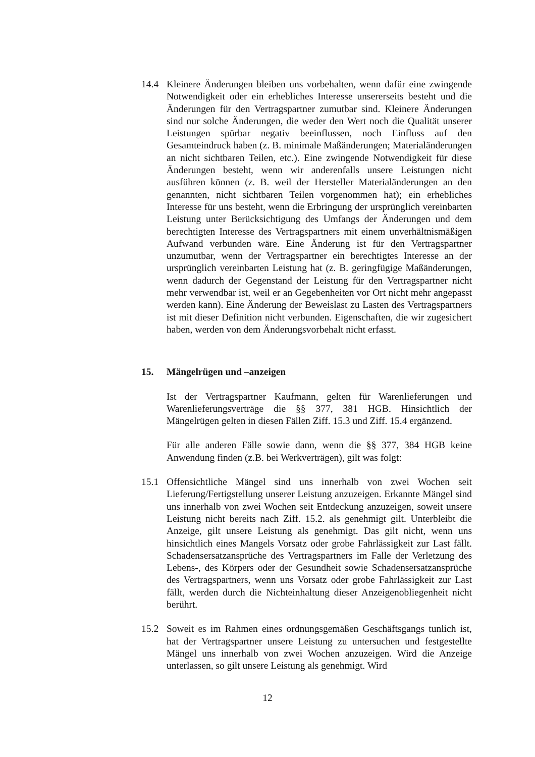14.4 Kleinere Änderungen bleiben uns vorbehalten, wenn dafür eine zwingende Notwendigkeit oder ein erhebliches Interesse unsererseits besteht und die Änderungen für den Vertragspartner zumutbar sind. Kleinere Änderungen sind nur solche Änderungen, die weder den Wert noch die Qualität unserer Leistungen spürbar negativ beeinflussen, noch Einfluss auf den Gesamteindruck haben (z. B. minimale Maßänderungen; Materialänderungen an nicht sichtbaren Teilen, etc.). Eine zwingende Notwendigkeit für diese Änderungen besteht, wenn wir anderenfalls unsere Leistungen nicht ausführen können (z. B. weil der Hersteller Materialänderungen an den genannten, nicht sichtbaren Teilen vorgenommen hat); ein erhebliches Interesse für uns besteht, wenn die Erbringung der ursprünglich vereinbarten Leistung unter Berücksichtigung des Umfangs der Änderungen und dem berechtigten Interesse des Vertragspartners mit einem unverhältnismäßigen Aufwand verbunden wäre. Eine Änderung ist für den Vertragspartner unzumutbar, wenn der Vertragspartner ein berechtigtes Interesse an der ursprünglich vereinbarten Leistung hat (z. B. geringfügige Maßänderungen, wenn dadurch der Gegenstand der Leistung für den Vertragspartner nicht mehr verwendbar ist, weil er an Gegebenheiten vor Ort nicht mehr angepasst werden kann). Eine Änderung der Beweislast zu Lasten des Vertragspartners ist mit dieser Definition nicht verbunden. Eigenschaften, die wir zugesichert haben, werden von dem Änderungsvorbehalt nicht erfasst.
15. Mängelrügen und –anzeigen
Ist der Vertragspartner Kaufmann, gelten für Warenlieferungen und Warenlieferungsverträge die §§ 377, 381 HGB. Hinsichtlich der Mängelrügen gelten in diesen Fällen Ziff. 15.3 und Ziff. 15.4 ergänzend.
Für alle anderen Fälle sowie dann, wenn die §§ 377, 384 HGB keine Anwendung finden (z.B. bei Werkverträgen), gilt was folgt:
15.1 Offensichtliche Mängel sind uns innerhalb von zwei Wochen seit Lieferung/Fertigstellung unserer Leistung anzuzeigen. Erkannte Mängel sind uns innerhalb von zwei Wochen seit Entdeckung anzuzeigen, soweit unsere Leistung nicht bereits nach Ziff. 15.2. als genehmigt gilt. Unterbleibt die Anzeige, gilt unsere Leistung als genehmigt. Das gilt nicht, wenn uns hinsichtlich eines Mangels Vorsatz oder grobe Fahrlässigkeit zur Last fällt. Schadensersatzansprüche des Vertragspartners im Falle der Verletzung des Lebens-, des Körpers oder der Gesundheit sowie Schadensersatzansprüche des Vertragspartners, wenn uns Vorsatz oder grobe Fahrlässigkeit zur Last fällt, werden durch die Nichteinhaltung dieser Anzeigenobliegenheit nicht berührt.
15.2 Soweit es im Rahmen eines ordnungsgemäßen Geschäftsgangs tunlich ist, hat der Vertragspartner unsere Leistung zu untersuchen und festgestellte Mängel uns innerhalb von zwei Wochen anzuzeigen. Wird die Anzeige unterlassen, so gilt unsere Leistung als genehmigt. Wird
12